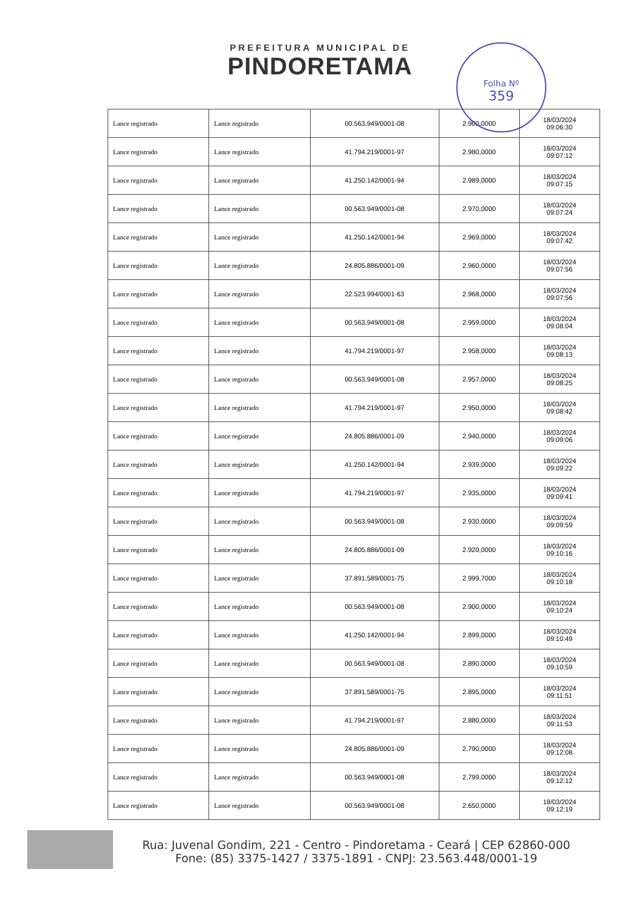Folha Nº
359
PREFEITURA MUNICIPAL DE
PINDORETAMA
| Lance registrado | Lance registrado | 00.563.949/0001-08 | 2.900,0000 | 18/03/2024 09:06:30 |
| Lance registrado | Lance registrado | 41.794.219/0001-97 | 2.980,0000 | 18/03/2024 09:07:12 |
| Lance registrado | Lance registrado | 41.250.142/0001-94 | 2.989,0000 | 18/03/2024 09:07:15 |
| Lance registrado | Lance registrado | 00.563.949/0001-08 | 2.970,0000 | 18/03/2024 09:07:24 |
| Lance registrado | Lance registrado | 41.250.142/0001-94 | 2.969,0000 | 18/03/2024 09:07:42 |
| Lance registrado | Lance registrado | 24.805.886/0001-09 | 2.960,0000 | 18/03/2024 09:07:56 |
| Lance registrado | Lance registrado | 22.523.994/0001-63 | 2.968,0000 | 18/03/2024 09:07:56 |
| Lance registrado | Lance registrado | 00.563.949/0001-08 | 2.959,0000 | 18/03/2024 09:08:04 |
| Lance registrado | Lance registrado | 41.794.219/0001-97 | 2.958,0000 | 18/03/2024 09:08:13 |
| Lance registrado | Lance registrado | 00.563.949/0001-08 | 2.957,0000 | 18/03/2024 09:08:25 |
| Lance registrado | Lance registrado | 41.794.219/0001-97 | 2.950,0000 | 18/03/2024 09:08:42 |
| Lance registrado | Lance registrado | 24.805.886/0001-09 | 2.940,0000 | 18/03/2024 09:09:06 |
| Lance registrado | Lance registrado | 41.250.142/0001-94 | 2.939,0000 | 18/03/2024 09:09:22 |
| Lance registrado | Lance registrado | 41.794.219/0001-97 | 2.935,0000 | 18/03/2024 09:09:41 |
| Lance registrado | Lance registrado | 00.563.949/0001-08 | 2.930,0000 | 18/03/2024 09:09:59 |
| Lance registrado | Lance registrado | 24.805.886/0001-09 | 2.920,0000 | 18/03/2024 09:10:16 |
| Lance registrado | Lance registrado | 37.891.589/0001-75 | 2.999,7000 | 18/03/2024 09:10:18 |
| Lance registrado | Lance registrado | 00.563.949/0001-08 | 2.900,0000 | 18/03/2024 09:10:24 |
| Lance registrado | Lance registrado | 41.250.142/0001-94 | 2.899,0000 | 18/03/2024 09:10:49 |
| Lance registrado | Lance registrado | 00.563.949/0001-08 | 2.890,0000 | 18/03/2024 09:10:59 |
| Lance registrado | Lance registrado | 37.891.589/0001-75 | 2.895,0000 | 18/03/2024 09:11:51 |
| Lance registrado | Lance registrado | 41.794.219/0001-97 | 2.880,0000 | 18/03/2024 09:11:53 |
| Lance registrado | Lance registrado | 24.805.886/0001-09 | 2.790,0000 | 18/03/2024 09:12:08 |
| Lance registrado | Lance registrado | 00.563.949/0001-08 | 2.799,0000 | 18/03/2024 09:12:12 |
| Lance registrado | Lance registrado | 00.563.949/0001-08 | 2.650,0000 | 18/03/2024 09:12:19 |
Rua: Juvenal Gondim, 221 - Centro - Pindoretama - Ceará | CEP 62860-000
Fone: (85) 3375-1427 / 3375-1891 - CNPJ: 23.563.448/0001-19